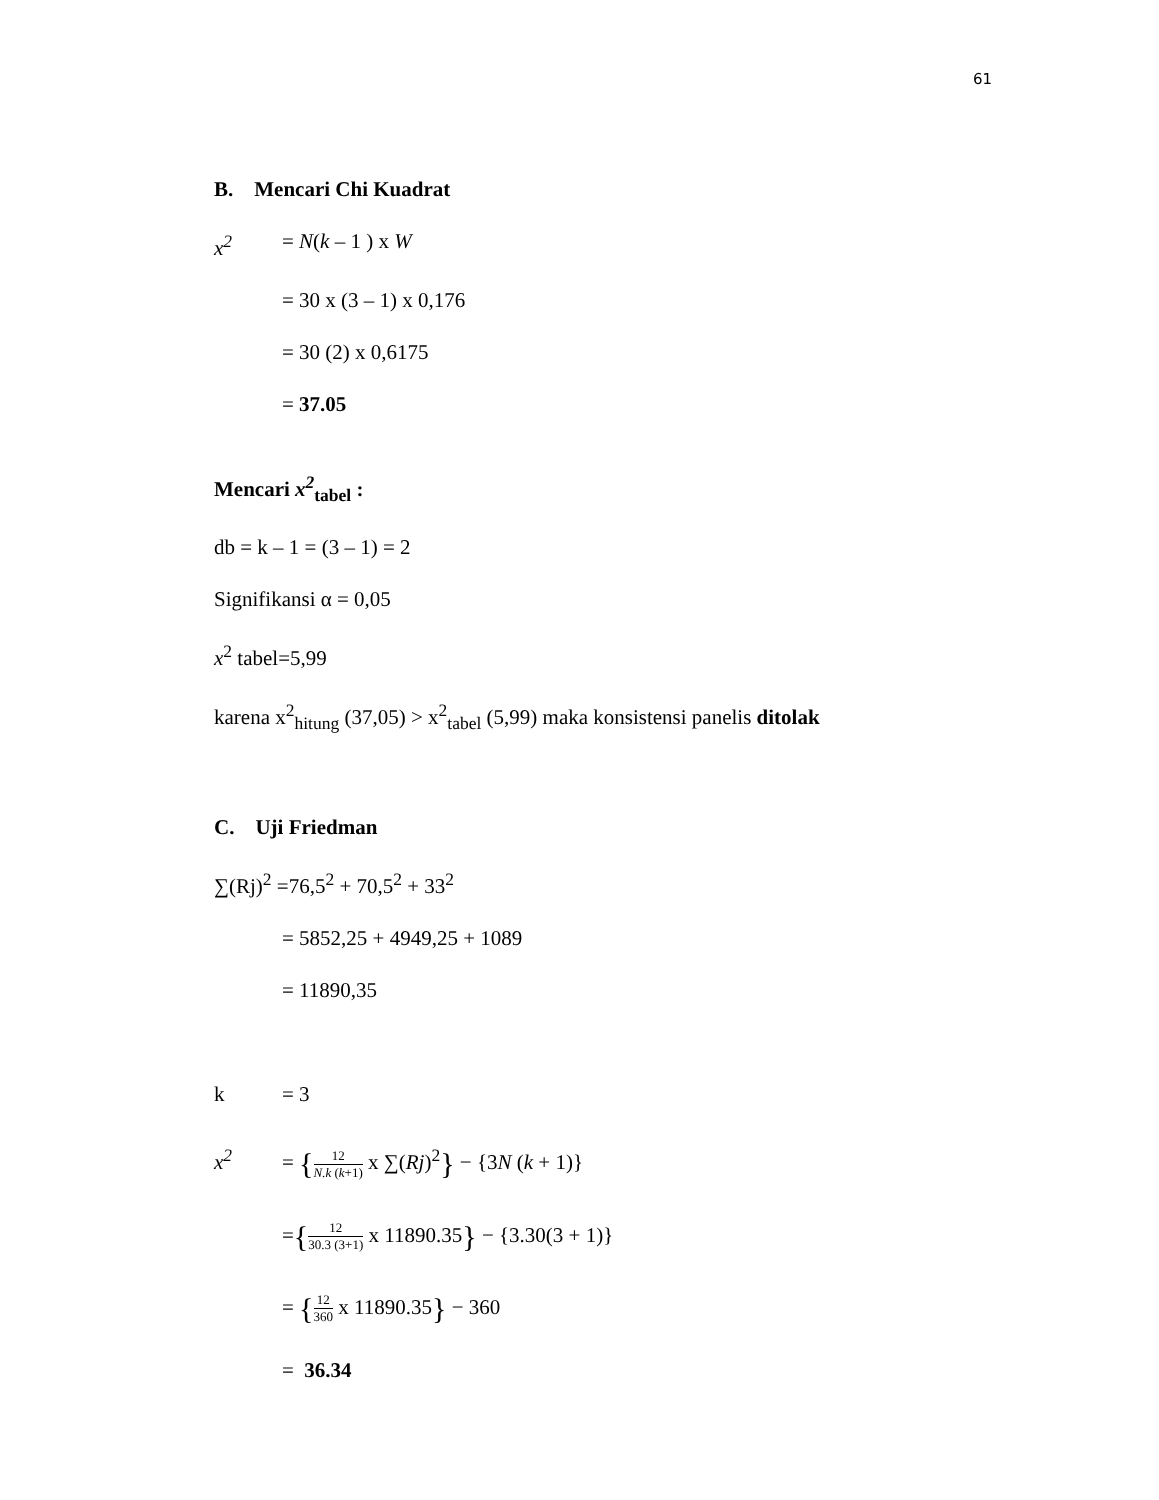61
B. Mencari Chi Kuadrat
x<sup>2</sup> = N(k – 1 ) x W
= 30 x (3 – 1) x 0,176
= 30 (2) x 0,6175
= 37.05
Mencari x<sup>2</sup><sub>tabel</sub> :
db = k – 1 = (3 – 1) = 2
Signifikansi α = 0,05
x<sup>2</sup> tabel=5,99
karena x<sup>2</sup><sub>hitung</sub> (37,05) > x<sup>2</sup><sub>tabel</sub> (5,99) maka konsistensi panelis ditolak
C. Uji Friedman
∑(Rj)<sup>2</sup> =76,5<sup>2</sup> + 70,5<sup>2</sup> + 33<sup>2</sup>
= 5852,25 + 4949,25 + 1089
= 11890,35
k = 3
x<sup>2</sup> = {12 N.k (k+1) x ∑(Rj)<sup>2</sup>} − {3N (k + 1)}
={12 30.3 (3+1) x 11890.35} − {3.30(3 + 1)}
= {12 360 x 11890.35} − 360
= 36.34